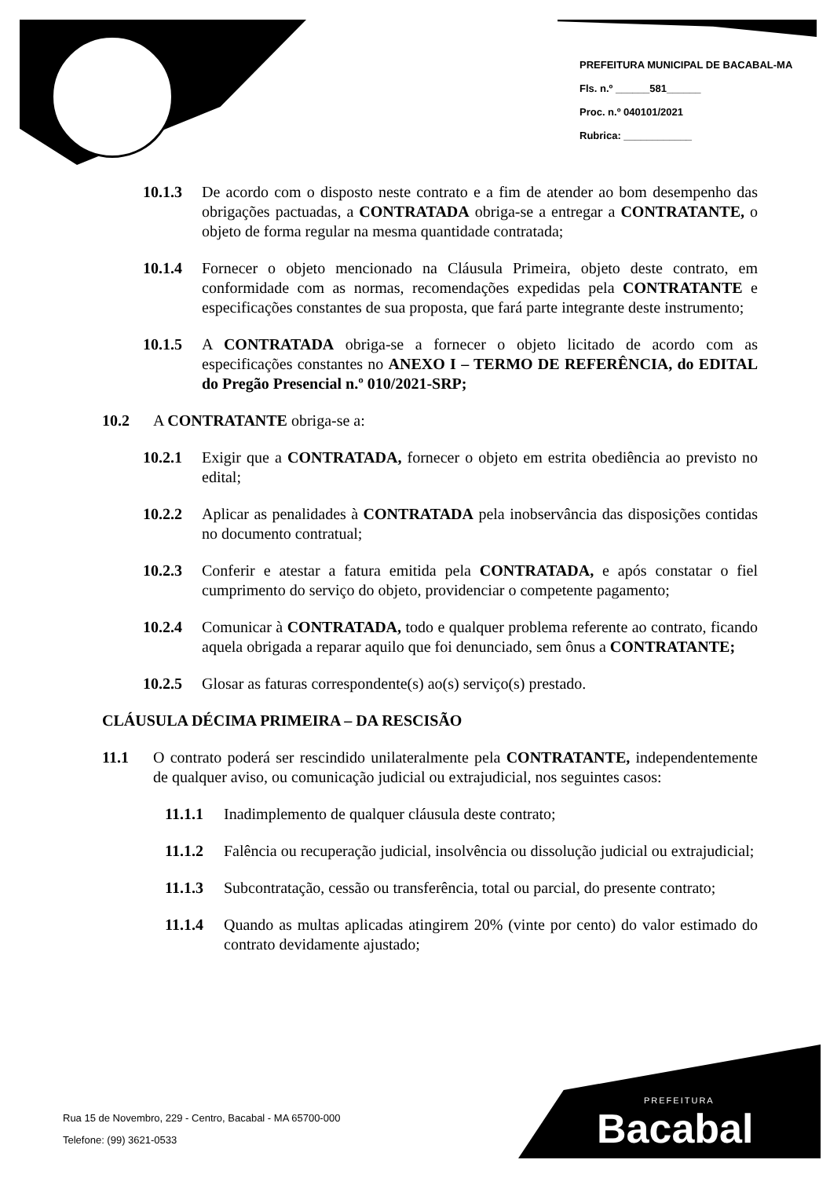PREFEITURA MUNICIPAL DE BACABAL-MA
Fls. n.º ______581______
Proc. n.º 040101/2021
Rubrica: ____________
10.1.3 De acordo com o disposto neste contrato e a fim de atender ao bom desempenho das obrigações pactuadas, a CONTRATADA obriga-se a entregar a CONTRATANTE, o objeto de forma regular na mesma quantidade contratada;
10.1.4 Fornecer o objeto mencionado na Cláusula Primeira, objeto deste contrato, em conformidade com as normas, recomendações expedidas pela CONTRATANTE e especificações constantes de sua proposta, que fará parte integrante deste instrumento;
10.1.5 A CONTRATADA obriga-se a fornecer o objeto licitado de acordo com as especificações constantes no ANEXO I – TERMO DE REFERÊNCIA, do EDITAL do Pregão Presencial n.º 010/2021-SRP;
10.2 A CONTRATANTE obriga-se a:
10.2.1 Exigir que a CONTRATADA, fornecer o objeto em estrita obediência ao previsto no edital;
10.2.2 Aplicar as penalidades à CONTRATADA pela inobservância das disposições contidas no documento contratual;
10.2.3 Conferir e atestar a fatura emitida pela CONTRATADA, e após constatar o fiel cumprimento do serviço do objeto, providenciar o competente pagamento;
10.2.4 Comunicar à CONTRATADA, todo e qualquer problema referente ao contrato, ficando aquela obrigada a reparar aquilo que foi denunciado, sem ônus a CONTRATANTE;
10.2.5 Glosar as faturas correspondente(s) ao(s) serviço(s) prestado.
CLÁUSULA DÉCIMA PRIMEIRA – DA RESCISÃO
11.1 O contrato poderá ser rescindido unilateralmente pela CONTRATANTE, independentemente de qualquer aviso, ou comunicação judicial ou extrajudicial, nos seguintes casos:
11.1.1 Inadimplemento de qualquer cláusula deste contrato;
11.1.2 Falência ou recuperação judicial, insolvência ou dissolução judicial ou extrajudicial;
11.1.3 Subcontratação, cessão ou transferência, total ou parcial, do presente contrato;
11.1.4 Quando as multas aplicadas atingirem 20% (vinte por cento) do valor estimado do contrato devidamente ajustado;
Rua 15 de Novembro, 229 - Centro, Bacabal - MA 65700-000
Telefone: (99) 3621-0533
PREFEITURA
Bacabal